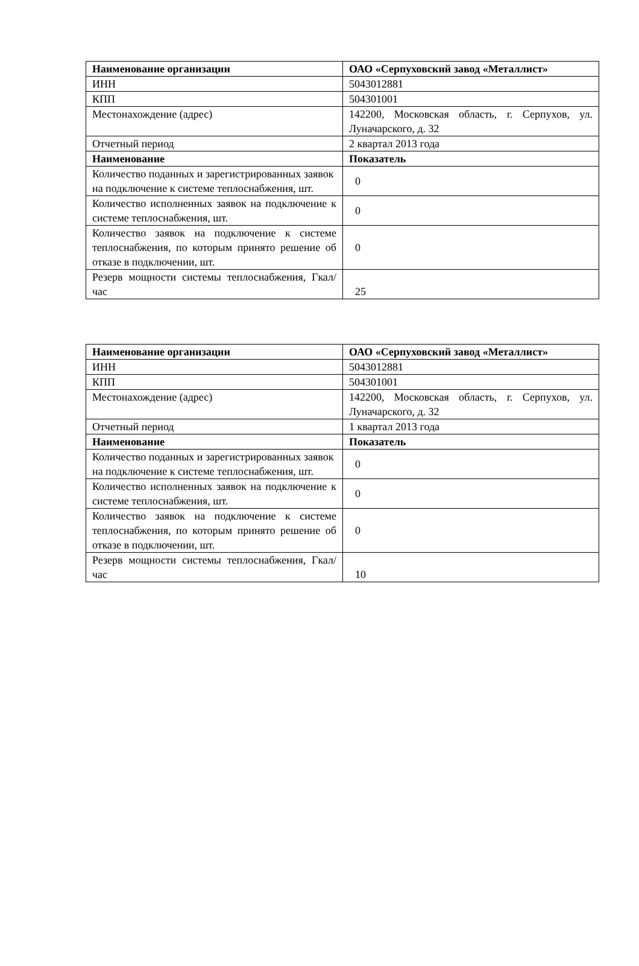| Наименование организации | ОАО «Серпуховский завод «Металлист» |
| ИНН | 5043012881 |
| КПП | 504301001 |
| Местонахождение (адрес) | 142200, Московская область, г. Серпухов, ул. Луначарского, д. 32 |
| Отчетный период | 2 квартал 2013 года |
| Наименование | Показатель |
| Количество поданных и зарегистрированных заявок на подключение к системе теплоснабжения, шт. | 0 |
| Количество исполненных заявок на подключение к системе теплоснабжения, шт. | 0 |
| Количество заявок на подключение к системе теплоснабжения, по которым принято решение об отказе в подключении, шт. | 0 |
| Резерв мощности системы теплоснабжения, Гкал/час | 25 |
| Наименование организации | ОАО «Серпуховский завод «Металлист» |
| ИНН | 5043012881 |
| КПП | 504301001 |
| Местонахождение (адрес) | 142200, Московская область, г. Серпухов, ул. Луначарского, д. 32 |
| Отчетный период | 1 квартал 2013 года |
| Наименование | Показатель |
| Количество поданных и зарегистрированных заявок на подключение к системе теплоснабжения, шт. | 0 |
| Количество исполненных заявок на подключение к системе теплоснабжения, шт. | 0 |
| Количество заявок на подключение к системе теплоснабжения, по которым принято решение об отказе в подключении, шт. | 0 |
| Резерв мощности системы теплоснабжения, Гкал/час | 10 |